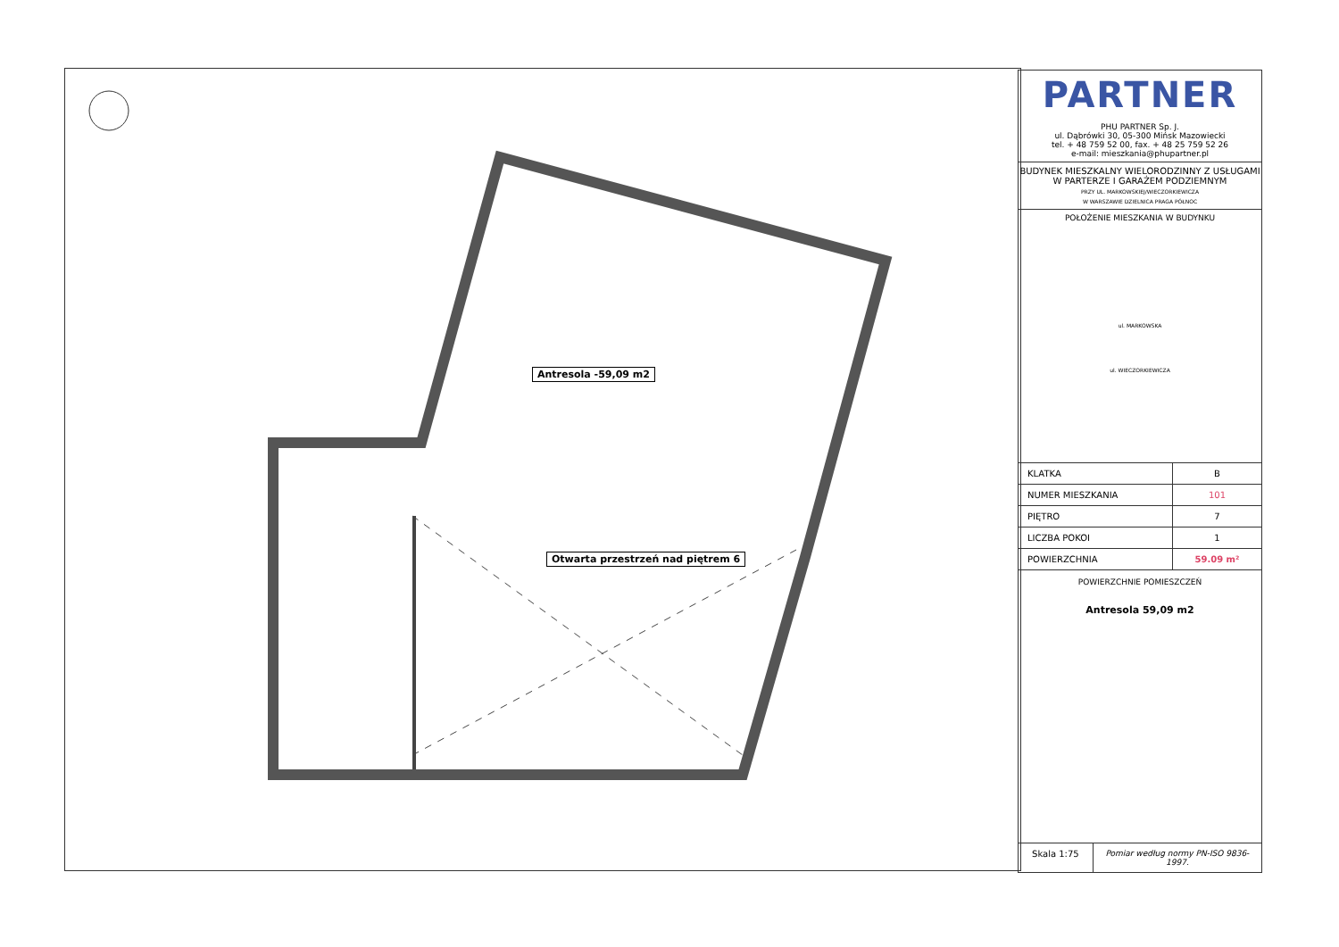Antresola -59,09 m2
Otwarta przestrzeń nad piętrem 6
PARTNER
PHU PARTNER Sp. J.
ul. Dąbrówki 30, 05-300 Mińsk Mazowiecki
tel. + 48 759 52 00, fax. + 48 25 759 52 26
e-mail: mieszkania@phupartner.pl
BUDYNEK MIESZKALNY WIELORODZINNY Z USŁUGAMI W PARTERZE I GARAŻEM PODZIEMNYM
PRZY UL. MARKOWSKIEJ/WIECZORKIEWICZA
W WARSZAWIE DZIELNICA PRAGA PÓŁNOC
POŁOŻENIE MIESZKANIA W BUDYNKU
ul. MARKOWSKA
ul. WIECZORKIEWICZA
| KLATKA | B |
| NUMER MIESZKANIA | 101 |
| PIĘTRO | 7 |
| LICZBA POKOI | 1 |
| POWIERZCHNIA | 59.09 m² |
POWIERZCHNIE POMIESZCZEŃ
Antresola 59,09 m2
Skala 1:75 Pomiar według normy PN-ISO 9836-1997.